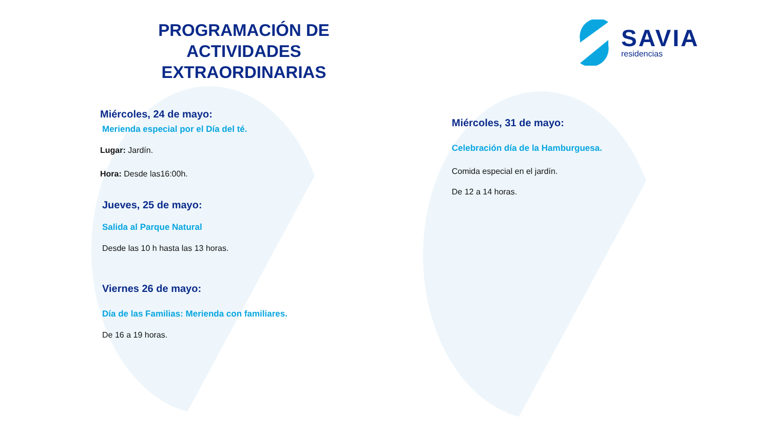PROGRAMACIÓN DE ACTIVIDADES EXTRAORDINARIAS
Miércoles, 24 de mayo:
Merienda especial por el Día del té.
Lugar: Jardín.
Hora: Desde las16:00h.
Jueves, 25 de mayo:
Salida al Parque Natural
Desde las 10 h hasta las 13 horas.
Viernes 26 de mayo:
Día de las Familias: Merienda con familiares.
De 16 a 19 horas.
SAVIA
residencias
Miércoles, 31 de mayo:
Celebración día de la Hamburguesa.
Comida especial en el jardín.
De 12 a 14 horas.